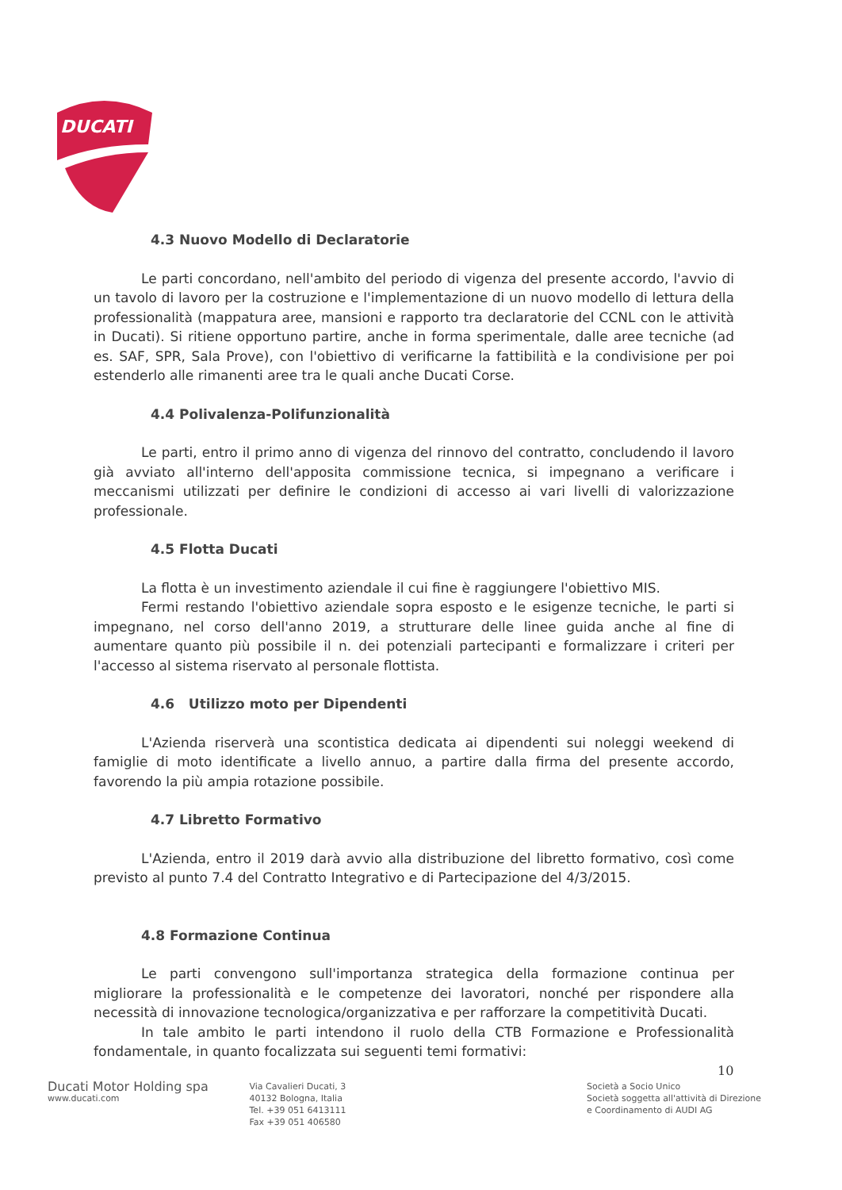DUCATI
4.3 Nuovo Modello di Declaratorie
Le parti concordano, nell'ambito del periodo di vigenza del presente accordo, l'avvio di un tavolo di lavoro per la costruzione e l'implementazione di un nuovo modello di lettura della professionalità (mappatura aree, mansioni e rapporto tra declaratorie del CCNL con le attività in Ducati). Si ritiene opportuno partire, anche in forma sperimentale, dalle aree tecniche (ad es. SAF, SPR, Sala Prove), con l'obiettivo di verificarne la fattibilità e la condivisione per poi estenderlo alle rimanenti aree tra le quali anche Ducati Corse.
4.4 Polivalenza-Polifunzionalità
Le parti, entro il primo anno di vigenza del rinnovo del contratto, concludendo il lavoro già avviato all'interno dell'apposita commissione tecnica, si impegnano a verificare i meccanismi utilizzati per definire le condizioni di accesso ai vari livelli di valorizzazione professionale.
4.5 Flotta Ducati
La flotta è un investimento aziendale il cui fine è raggiungere l'obiettivo MIS.
Fermi restando l'obiettivo aziendale sopra esposto e le esigenze tecniche, le parti si impegnano, nel corso dell'anno 2019, a strutturare delle linee guida anche al fine di aumentare quanto più possibile il n. dei potenziali partecipanti e formalizzare i criteri per l'accesso al sistema riservato al personale flottista.
4.6 Utilizzo moto per Dipendenti
L'Azienda riserverà una scontistica dedicata ai dipendenti sui noleggi weekend di famiglie di moto identificate a livello annuo, a partire dalla firma del presente accordo, favorendo la più ampia rotazione possibile.
4.7 Libretto Formativo
L'Azienda, entro il 2019 darà avvio alla distribuzione del libretto formativo, così come previsto al punto 7.4 del Contratto Integrativo e di Partecipazione del 4/3/2015.
4.8 Formazione Continua
Le parti convengono sull'importanza strategica della formazione continua per migliorare la professionalità e le competenze dei lavoratori, nonché per rispondere alla necessità di innovazione tecnologica/organizzativa e per rafforzare la competitività Ducati.
In tale ambito le parti intendono il ruolo della CTB Formazione e Professionalità fondamentale, in quanto focalizzata sui seguenti temi formativi:
10
Ducati Motor Holding spa
www.ducati.com
Via Cavalieri Ducati, 3
40132 Bologna, Italia
Tel. +39 051 6413111
Fax +39 051 406580
Società a Socio Unico
Società soggetta all'attività di Direzione
e Coordinamento di AUDI AG